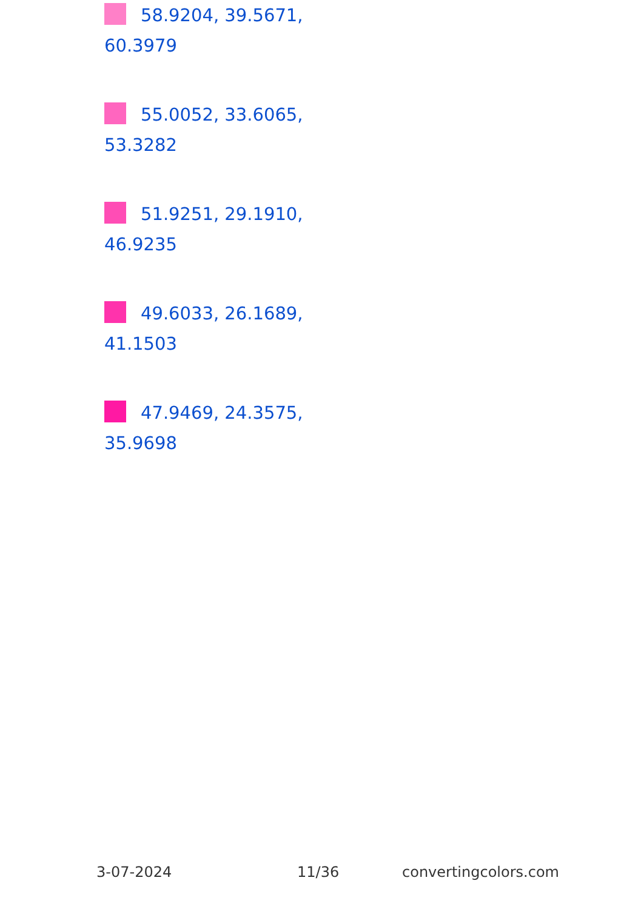58.9204, 39.5671, 60.3979
55.0052, 33.6065, 53.3282
51.9251, 29.1910, 46.9235
49.6033, 26.1689, 41.1503
47.9469, 24.3575, 35.9698
3-07-2024 11/36 convertingcolors.com